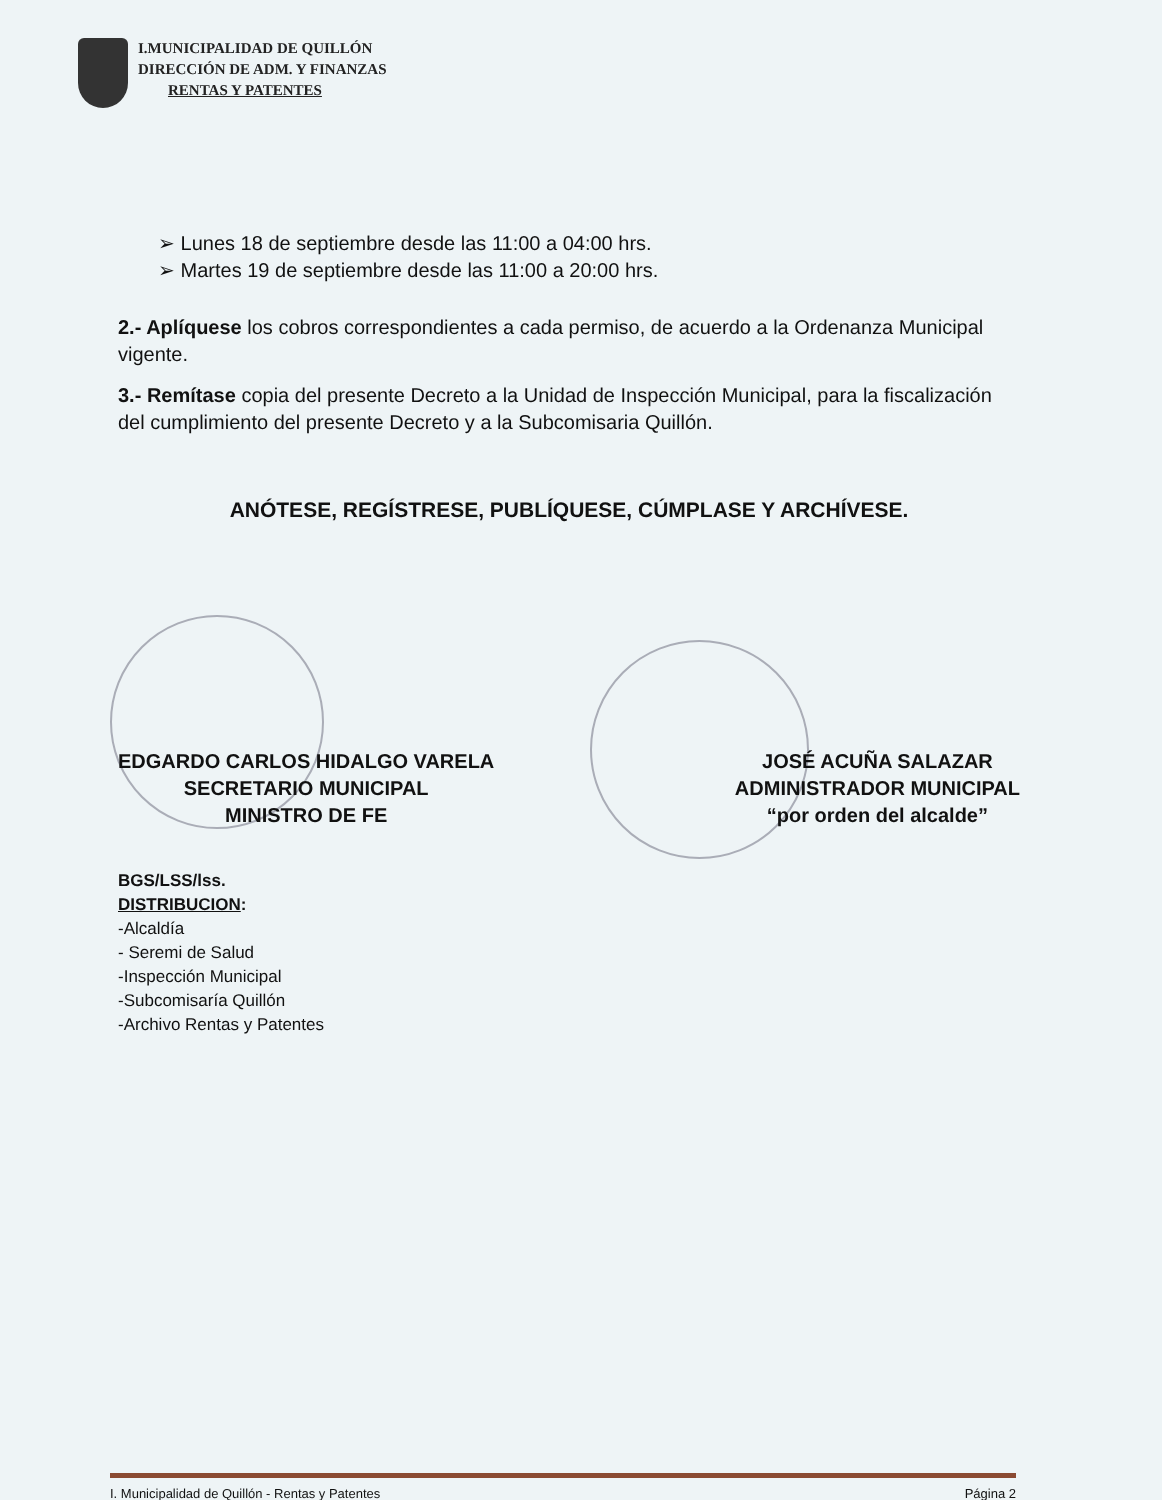I.MUNICIPALIDAD DE QUILLÓN
DIRECCIÓN DE ADM. Y FINANZAS
RENTAS Y PATENTES
➢ Lunes 18 de septiembre desde las 11:00 a 04:00 hrs.
➢ Martes 19 de septiembre desde las 11:00 a 20:00 hrs.
2.- Aplíquese los cobros correspondientes a cada permiso, de acuerdo a la Ordenanza Municipal vigente.
3.- Remítase copia del presente Decreto a la Unidad de Inspección Municipal, para la fiscalización del cumplimiento del presente Decreto y a la Subcomisaria Quillón.
ANÓTESE, REGÍSTRESE, PUBLÍQUESE, CÚMPLASE Y ARCHÍVESE.
EDGARDO CARLOS HIDALGO VARELA
SECRETARIO MUNICIPAL
MINISTRO DE FE
JOSÉ ACUÑA SALAZAR
ADMINISTRADOR MUNICIPAL
“por orden del alcalde”
BGS/LSS/lss.
DISTRIBUCION:
-Alcaldía
- Seremi de Salud
-Inspección Municipal
-Subcomisaría Quillón
-Archivo Rentas y Patentes
I. Municipalidad de Quillón - Rentas y Patentes Página 2